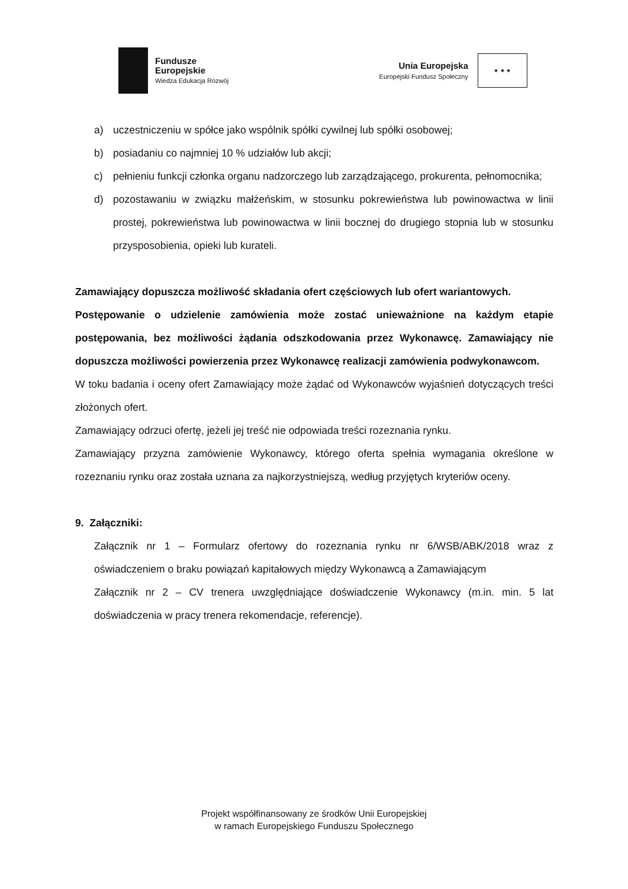Fundusze
Europejskie
Wiedza Edukacja Rozwój
Unia Europejska
Europejski Fundusz Społeczny
★ ★ ★
a) uczestniczeniu w spółce jako wspólnik spółki cywilnej lub spółki osobowej;
b) posiadaniu co najmniej 10 % udziałów lub akcji;
c) pełnieniu funkcji członka organu nadzorczego lub zarządzającego, prokurenta, pełnomocnika;
d) pozostawaniu w związku małżeńskim, w stosunku pokrewieństwa lub powinowactwa w linii prostej, pokrewieństwa lub powinowactwa w linii bocznej do drugiego stopnia lub w stosunku przysposobienia, opieki lub kurateli.
Zamawiający dopuszcza możliwość składania ofert częściowych lub ofert wariantowych.
Postępowanie o udzielenie zamówienia może zostać unieważnione na każdym etapie postępowania, bez możliwości żądania odszkodowania przez Wykonawcę. Zamawiający nie dopuszcza możliwości powierzenia przez Wykonawcę realizacji zamówienia podwykonawcom.
W toku badania i oceny ofert Zamawiający może żądać od Wykonawców wyjaśnień dotyczących treści złożonych ofert.
Zamawiający odrzuci ofertę, jeżeli jej treść nie odpowiada treści rozeznania rynku.
Zamawiający przyzna zamówienie Wykonawcy, którego oferta spełnia wymagania określone w rozeznaniu rynku oraz została uznana za najkorzystniejszą, według przyjętych kryteriów oceny.
9. Załączniki:
Załącznik nr 1 – Formularz ofertowy do rozeznania rynku nr 6/WSB/ABK/2018 wraz z oświadczeniem o braku powiązań kapitałowych między Wykonawcą a Zamawiającym
Załącznik nr 2 – CV trenera uwzględniające doświadczenie Wykonawcy (m.in. min. 5 lat doświadczenia w pracy trenera rekomendacje, referencje).
Projekt współfinansowany ze środków Unii Europejskiej
w ramach Europejskiego Funduszu Społecznego